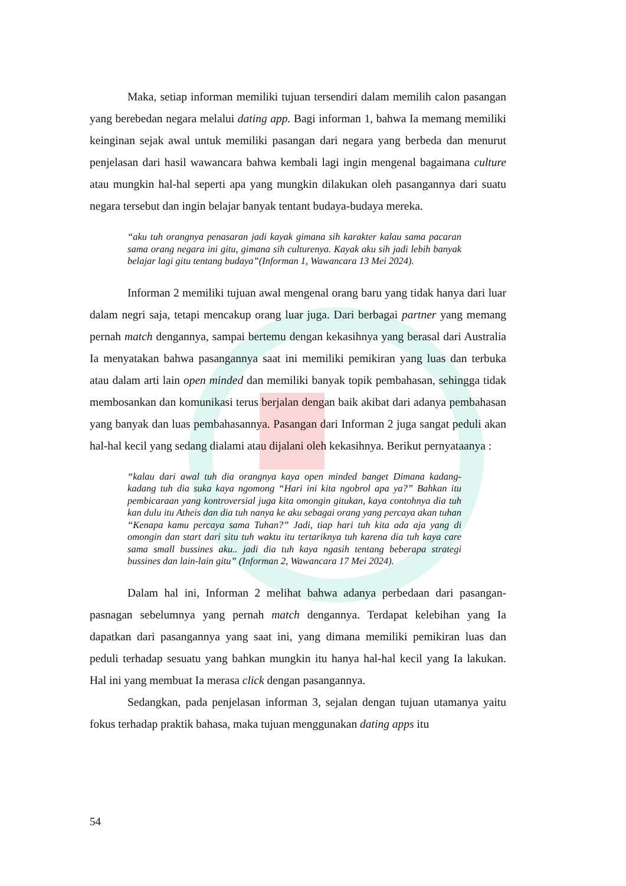Maka, setiap informan memiliki tujuan tersendiri dalam memilih calon pasangan yang berebedan negara melalui dating app. Bagi informan 1, bahwa Ia memang memiliki keinginan sejak awal untuk memiliki pasangan dari negara yang berbeda dan menurut penjelasan dari hasil wawancara bahwa kembali lagi ingin mengenal bagaimana culture atau mungkin hal-hal seperti apa yang mungkin dilakukan oleh pasangannya dari suatu negara tersebut dan ingin belajar banyak tentant budaya-budaya mereka.
“aku tuh orangnya penasaran jadi kayak gimana sih karakter kalau sama pacaran sama orang negara ini gitu, gimana sih culturenya. Kayak aku sih jadi lebih banyak belajar lagi gitu tentang budaya”(Informan 1, Wawancara 13 Mei 2024).
Informan 2 memiliki tujuan awal mengenal orang baru yang tidak hanya dari luar dalam negri saja, tetapi mencakup orang luar juga. Dari berbagai partner yang memang pernah match dengannya, sampai bertemu dengan kekasihnya yang berasal dari Australia Ia menyatakan bahwa pasangannya saat ini memiliki pemikiran yang luas dan terbuka atau dalam arti lain open minded dan memiliki banyak topik pembahasan, sehingga tidak membosankan dan komunikasi terus berjalan dengan baik akibat dari adanya pembahasan yang banyak dan luas pembahasannya. Pasangan dari Informan 2 juga sangat peduli akan hal-hal kecil yang sedang dialami atau dijalani oleh kekasihnya. Berikut pernyataanya :
“kalau dari awal tuh dia orangnya kaya open minded banget Dimana kadang-kadang tuh dia suka kaya ngomong “Hari ini kita ngobrol apa ya?” Bahkan itu pembicaraan yang kontroversial juga kita omongin gitukan, kaya contohnya dia tuh kan dulu itu Atheis dan dia tuh nanya ke aku sebagai orang yang percaya akan tuhan “Kenapa kamu percaya sama Tuhan?” Jadi, tiap hari tuh kita ada aja yang di omongin dan start dari situ tuh waktu itu tertariknya tuh karena dia tuh kaya care sama small bussines aku.. jadi dia tuh kaya ngasih tentang beberapa strategi bussines dan lain-lain gitu” (Informan 2, Wawancara 17 Mei 2024).
Dalam hal ini, Informan 2 melihat bahwa adanya perbedaan dari pasangan-pasnagan sebelumnya yang pernah match dengannya. Terdapat kelebihan yang Ia dapatkan dari pasangannya yang saat ini, yang dimana memiliki pemikiran luas dan peduli terhadap sesuatu yang bahkan mungkin itu hanya hal-hal kecil yang Ia lakukan. Hal ini yang membuat Ia merasa click dengan pasangannya.
Sedangkan, pada penjelasan informan 3, sejalan dengan tujuan utamanya yaitu fokus terhadap praktik bahasa, maka tujuan menggunakan dating apps itu
54